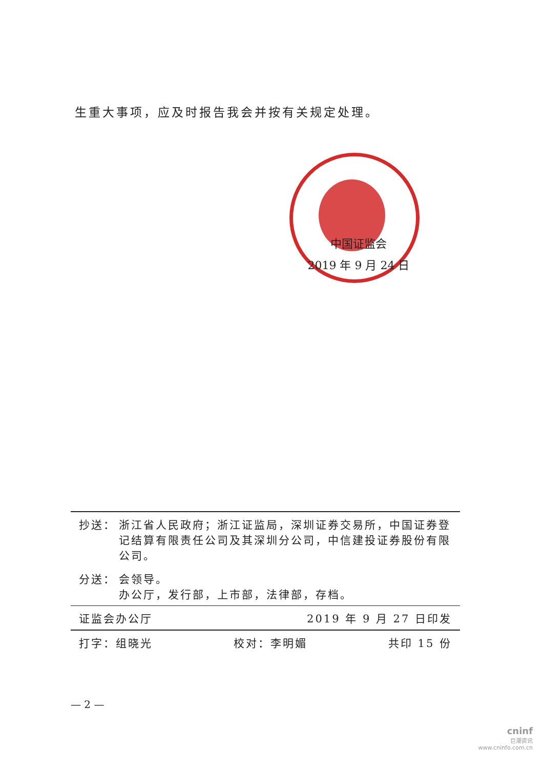生重大事项，应及时报告我会并按有关规定处理。
中国证监会
2019 年 9 月 24 日
抄送： 浙江省人民政府；浙江证监局，深圳证券交易所，中国证券登记结算有限责任公司及其深圳分公司，中信建投证券股份有限公司。
分送： 会领导。
办公厅，发行部，上市部，法律部，存档。
证监会办公厅 2019 年 9 月 27 日印发
打字：组晓光 校对：李明媚 共印 15 份
— 2 —
cninf
巨潮资讯
www.cninfo.com.cn